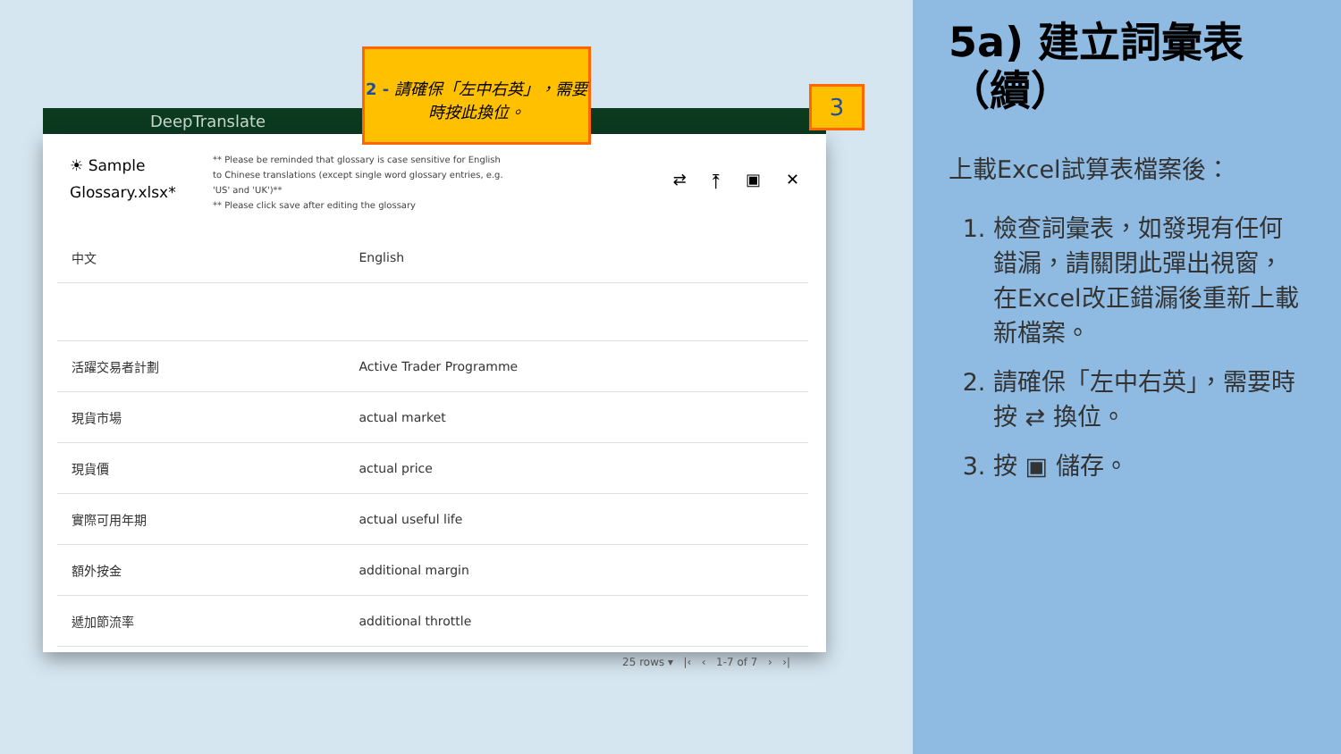DeepTranslate
☀ Sample Glossary.xlsx*
** Please be reminded that glossary is case sensitive for English to Chinese translations (except single word glossary entries, e.g. 'US' and 'UK')**
** Please click save after editing the glossary
⇄ ⤒ ▣ ✕
| 中文 | English |
| --- | --- |
| 活躍交易者計劃 | Active Trader Programme |
| 現貨市場 | actual market |
| 現貨價 | actual price |
| 實際可用年期 | actual useful life |
| 額外按金 | additional margin |
| 遞加節流率 | additional throttle |
25 rows ▾ |‹ ‹ 1-7 of 7 › ›|
2 - 請確保「左中右英」，需要時按此換位。
3
5a) 建立詞彙表（續）
上載Excel試算表檔案後：
1. 檢查詞彙表，如發現有任何錯漏，請關閉此彈出視窗，在Excel改正錯漏後重新上載新檔案。
2. 請確保「左中右英」，需要時按 ⇄ 換位。
3. 按 ▣ 儲存。